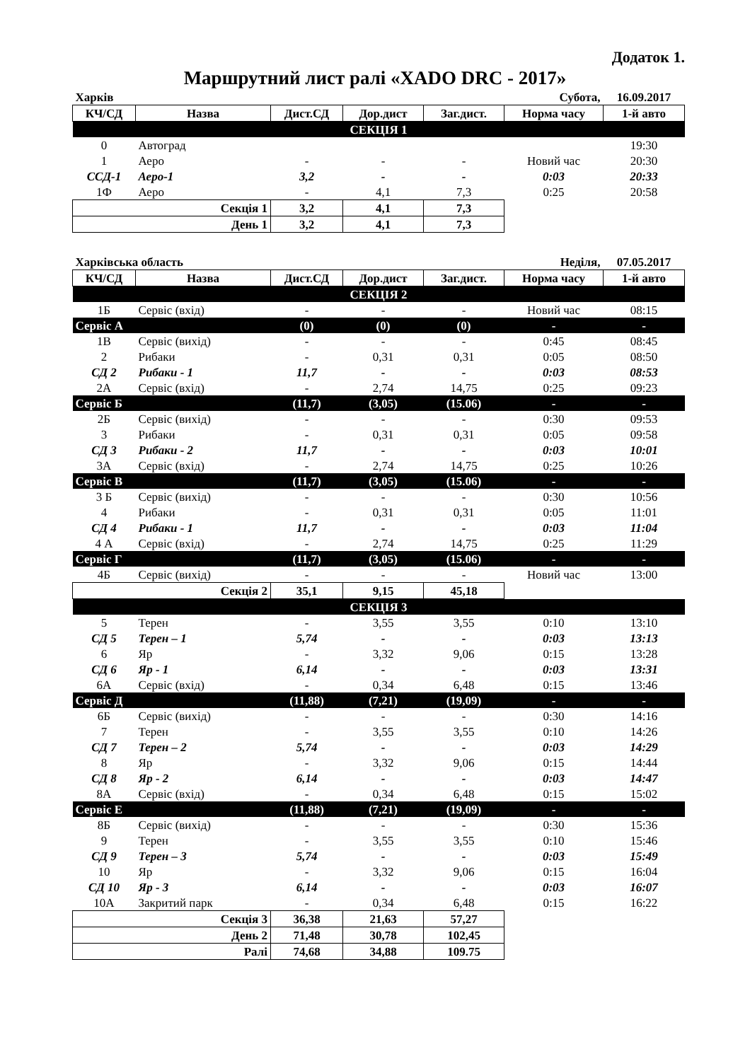Додаток 1.
Маршрутний лист ралі «XADO DRC - 2017»
| Харків | | | | | Субота, | 16.09.2017 |
| КЧ/СД | Назва | Дист.СД | Дор.дист | Заг.дист. | Норма часу | 1-й авто |
| СЕКЦІЯ 1 | | | | | | |
| 0 | Автоград | | | | | 19:30 |
| 1 | Аеро | - | - | - | Новий час | 20:30 |
| ССД-1 | Аеро-1 | 3,2 | - | - | 0:03 | 20:33 |
| 1Ф | Аеро | - | 4,1 | 7,3 | 0:25 | 20:58 |
| Секція 1 | | 3,2 | 4,1 | 7,3 | | |
| День 1 | | 3,2 | 4,1 | 7,3 | | |
| Харківська область | | | | | Неділя, | 07.05.2017 |
| КЧ/СД | Назва | Дист.СД | Дор.дист | Заг.дист. | Норма часу | 1-й авто |
| СЕКЦІЯ 2 | | | | | | |
| 1Б | Сервіс (вхід) | - | - | - | Новий час | 08:15 |
| Сервіс А | | (0) | (0) | (0) | - | - |
| 1В | Сервіс (вихід) | - | - | - | 0:45 | 08:45 |
| 2 | Рибаки | - | 0,31 | 0,31 | 0:05 | 08:50 |
| СД 2 | Рибаки - 1 | 11,7 | - | - | 0:03 | 08:53 |
| 2А | Сервіс (вхід) | - | 2,74 | 14,75 | 0:25 | 09:23 |
| Сервіс Б | | (11,7) | (3,05) | (15.06) | - | - |
| 2Б | Сервіс (вихід) | - | - | - | 0:30 | 09:53 |
| 3 | Рибаки | - | 0,31 | 0,31 | 0:05 | 09:58 |
| СД 3 | Рибаки - 2 | 11,7 | - | - | 0:03 | 10:01 |
| 3А | Сервіс (вхід) | - | 2,74 | 14,75 | 0:25 | 10:26 |
| Сервіс В | | (11,7) | (3,05) | (15.06) | - | - |
| 3 Б | Сервіс (вихід) | - | - | - | 0:30 | 10:56 |
| 4 | Рибаки | - | 0,31 | 0,31 | 0:05 | 11:01 |
| СД 4 | Рибаки - 1 | 11,7 | - | - | 0:03 | 11:04 |
| 4 А | Сервіс (вхід) | - | 2,74 | 14,75 | 0:25 | 11:29 |
| Сервіс Г | | (11,7) | (3,05) | (15.06) | - | - |
| 4Б | Сервіс (вихід) | - | - | - | Новий час | 13:00 |
| Секція 2 | | 35,1 | 9,15 | 45,18 | | |
| СЕКЦІЯ 3 | | | | | | |
| 5 | Терен | - | 3,55 | 3,55 | 0:10 | 13:10 |
| СД 5 | Терен – 1 | 5,74 | - | - | 0:03 | 13:13 |
| 6 | Яр | - | 3,32 | 9,06 | 0:15 | 13:28 |
| СД 6 | Яр - 1 | 6,14 | - | - | 0:03 | 13:31 |
| 6А | Сервіс (вхід) | - | 0,34 | 6,48 | 0:15 | 13:46 |
| Сервіс Д | | (11,88) | (7,21) | (19,09) | - | - |
| 6Б | Сервіс (вихід) | - | - | - | 0:30 | 14:16 |
| 7 | Терен | - | 3,55 | 3,55 | 0:10 | 14:26 |
| СД 7 | Терен – 2 | 5,74 | - | - | 0:03 | 14:29 |
| 8 | Яр | - | 3,32 | 9,06 | 0:15 | 14:44 |
| СД 8 | Яр - 2 | 6,14 | - | - | 0:03 | 14:47 |
| 8А | Сервіс (вхід) | - | 0,34 | 6,48 | 0:15 | 15:02 |
| Сервіс Е | | (11,88) | (7,21) | (19,09) | - | - |
| 8Б | Сервіс (вихід) | - | - | - | 0:30 | 15:36 |
| 9 | Терен | - | 3,55 | 3,55 | 0:10 | 15:46 |
| СД 9 | Терен – 3 | 5,74 | - | - | 0:03 | 15:49 |
| 10 | Яр | - | 3,32 | 9,06 | 0:15 | 16:04 |
| СД 10 | Яр - 3 | 6,14 | - | - | 0:03 | 16:07 |
| 10А | Закритий парк | - | 0,34 | 6,48 | 0:15 | 16:22 |
| Секція 3 | | 36,38 | 21,63 | 57,27 | | |
| День 2 | | 71,48 | 30,78 | 102,45 | | |
| Ралі | | 74,68 | 34,88 | 109.75 | | |